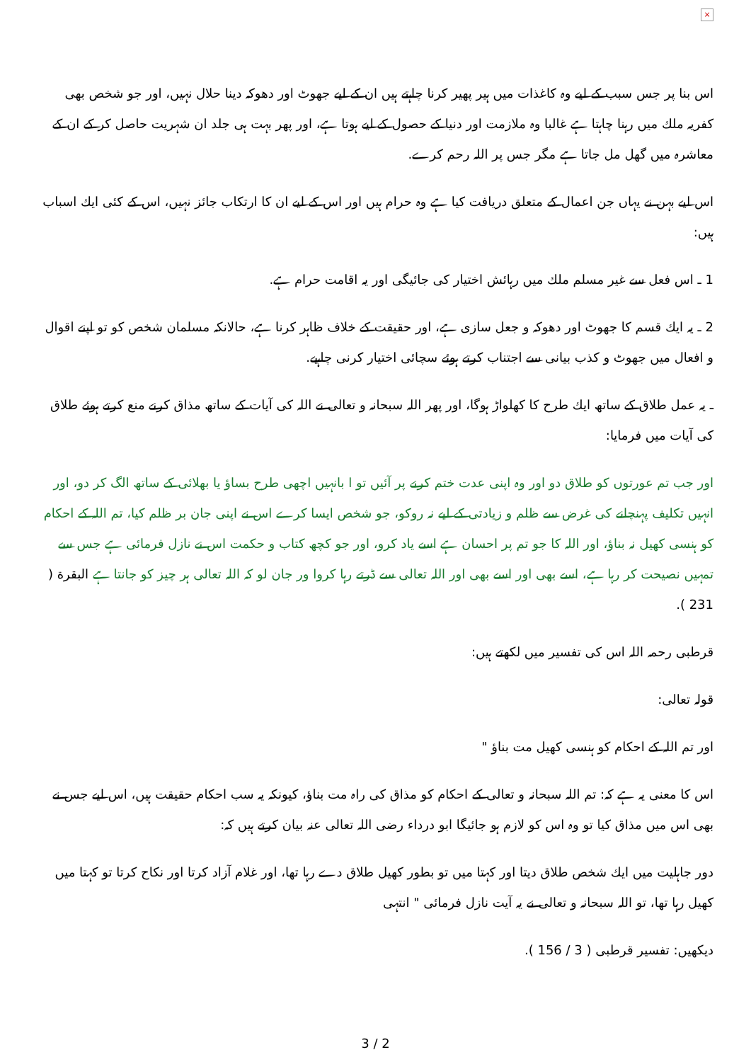×
اس بنا پر جس سبب كے ليے وہ كاغذات ميں ہير پھير كرنا چاہتے ہيں ان كے ليے جھوٹ اور دھوكہ دينا حلال نہيں، اور جو شخص بھى كفريہ ملك ميں رہنا چاہتا ہے غالبا وہ ملازمت اور دنيا كے حصول كے ليے ہوتا ہے، اور پھر بہت ہى جلد ان شہريت حاصل كر كے ان كے معاشرہ ميں گھل مل جاتا ہے مگر جس پر اللہ رحم كرے.
اس ليے بہن نے يہاں جن اعمال كے متعلق دريافت كيا ہے وہ حرام ہيں اور اس كے ليے ان كا ارتكاب جائز نہيں، اس كے كئى ايك اسباب ہيں:
1 ـ اس فعل سے غير مسلم ملك ميں رہائش اختيار كى جائيگى اور يہ اقامت حرام ہے.
2 ـ يہ ايك قسم كا جھوٹ اور دھوكہ و جعل سازى ہے، اور حقيقت كے خلاف ظاہر كرنا ہے، حالانكہ مسلمان شخص كو تو اپنے اقوال و افعال ميں جھوٹ و كذب بيانى سے اجتناب كرتے ہوئے سچائى اختيار كرنى چاہيے.
ـ يہ عمل طلاق كے ساتھ ايك طرح كا كھلواڑ ہوگا، اور پھر اللہ سبحانہ و تعالى نے اللہ كى آيات كے ساتھ مذاق كرنے منع كرتے ہوئے طلاق كى آيات ميں فرمايا:
اور جب تم عورتوں كو طلاق دو اور وہ اپنى عدت ختم كرنے پر آئيں تو ا بانہيں اچھى طرح بساؤ يا بھلائى كے ساتھ الگ كر دو، اور انہيں تكليف پہنچانے كى غرض سے ظلم و زيادتى كے ليے نہ روكو، جو شخص ايسا كرے اس نے اپنى جان بر ظلم كيا، تم اللہ كے احكام كو ہنسى كھيل نہ بناؤ، اور اللہ كا جو تم پر احسان ہے اسے ياد كرو، اور جو كچھ كتاب و حكمت اس نے نازل فرمائى ہے جس سے تمہيں نصيحت كر رہا ہے، اسے بھى اور اسے بھى اور اللہ تعالى سے ڈرتے رہا كروا ور جان لو كہ اللہ تعالى ہر چيز كو جانتا ہے البقرة ( 231 ).
قرطبى رحمہ اللہ اس كى تفسير ميں لكھتے ہيں:
قولہ تعالى:
اور تم اللہ كے احكام كو ہنسى كھيل مت بناؤ "
اس كا معنى يہ ہے كہ: تم اللہ سبحانہ و تعالى كے احكام كو مذاق كى راہ مت بناؤ، كيونكہ يہ سب احكام حقيقت ہيں، اس ليے جس نے بھى اس ميں مذاق كيا تو وہ اس كو لازم ہو جائيگا ابو درداء رضى اللہ تعالى عنہ بيان كرتے ہيں كہ:
دور جاہليت ميں ايك شخص طلاق ديتا اور كہتا ميں تو بطور كھيل طلاق دے رہا تھا، اور غلام آزاد كرتا اور نكاح كرتا تو كہتا ميں كھيل رہا تھا، تو اللہ سبحانہ و تعالى نے يہ آيت نازل فرمائى " انتہى
ديكھيں: تفسير قرطبى ( 3 / 156 ).
3 / 2